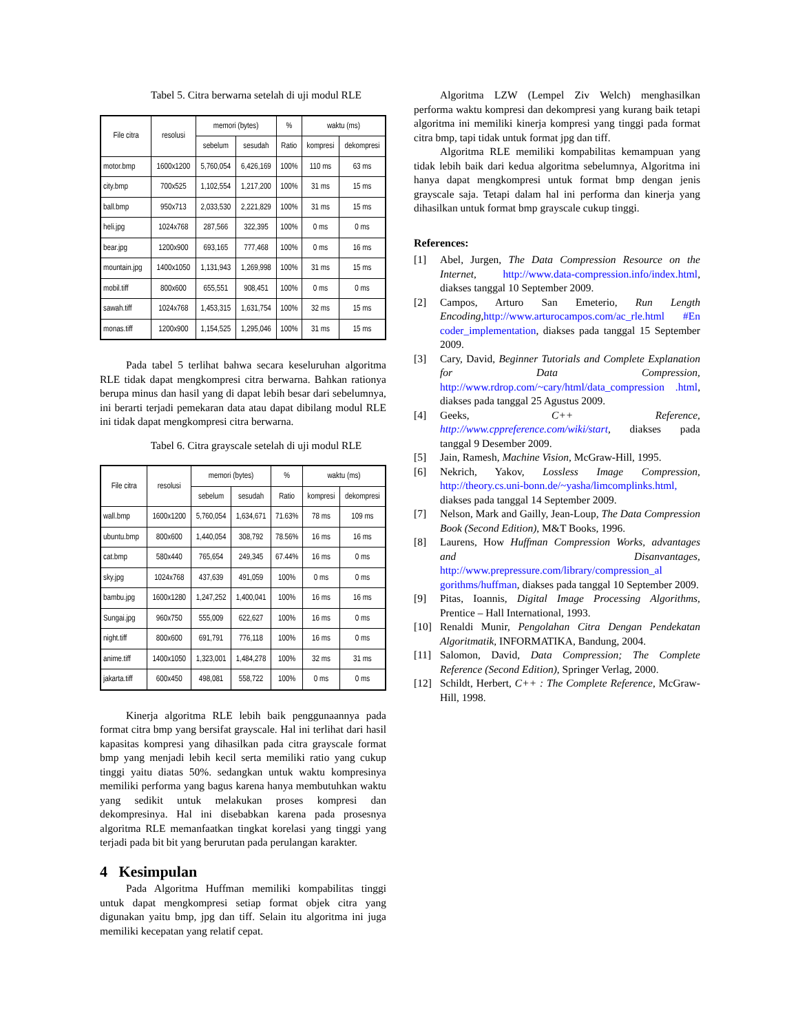Tabel 5. Citra berwarna setelah di uji modul RLE
| File citra | resolusi | memori (bytes) | | % | waktu (ms) | |
| --- | --- | --- | --- | --- | --- | --- |
| | | sebelum | sesudah | Ratio | kompresi | dekompresi |
| motor.bmp | 1600x1200 | 5,760,054 | 6,426,169 | 100% | 110 ms | 63 ms |
| city.bmp | 700x525 | 1,102,554 | 1,217,200 | 100% | 31 ms | 15 ms |
| ball.bmp | 950x713 | 2,033,530 | 2,221,829 | 100% | 31 ms | 15 ms |
| heli.jpg | 1024x768 | 287,566 | 322,395 | 100% | 0 ms | 0 ms |
| bear.jpg | 1200x900 | 693,165 | 777,468 | 100% | 0 ms | 16 ms |
| mountain.jpg | 1400x1050 | 1,131,943 | 1,269,998 | 100% | 31 ms | 15 ms |
| mobil.tiff | 800x600 | 655,551 | 908,451 | 100% | 0 ms | 0 ms |
| sawah.tiff | 1024x768 | 1,453,315 | 1,631,754 | 100% | 32 ms | 15 ms |
| monas.tiff | 1200x900 | 1,154,525 | 1,295,046 | 100% | 31 ms | 15 ms |
Pada tabel 5 terlihat bahwa secara keseluruhan algoritma RLE tidak dapat mengkompresi citra berwarna. Bahkan rationya berupa minus dan hasil yang di dapat lebih besar dari sebelumnya, ini berarti terjadi pemekaran data atau dapat dibilang modul RLE ini tidak dapat mengkompresi citra berwarna.
Tabel 6. Citra grayscale setelah di uji modul RLE
| File citra | resolusi | memori (bytes) | | % | waktu (ms) | |
| --- | --- | --- | --- | --- | --- | --- |
| | | sebelum | sesudah | Ratio | kompresi | dekompresi |
| wall.bmp | 1600x1200 | 5,760,054 | 1,634,671 | 71.63% | 78 ms | 109 ms |
| ubuntu.bmp | 800x600 | 1,440,054 | 308,792 | 78.56% | 16 ms | 16 ms |
| cat.bmp | 580x440 | 765,654 | 249,345 | 67.44% | 16 ms | 0 ms |
| sky.jpg | 1024x768 | 437,639 | 491,059 | 100% | 0 ms | 0 ms |
| bambu.jpg | 1600x1280 | 1,247,252 | 1,400,041 | 100% | 16 ms | 16 ms |
| Sungai.jpg | 960x750 | 555,009 | 622,627 | 100% | 16 ms | 0 ms |
| night.tiff | 800x600 | 691,791 | 776,118 | 100% | 16 ms | 0 ms |
| anime.tiff | 1400x1050 | 1,323,001 | 1,484,278 | 100% | 32 ms | 31 ms |
| jakarta.tiff | 600x450 | 498,081 | 558,722 | 100% | 0 ms | 0 ms |
Kinerja algoritma RLE lebih baik penggunaannya pada format citra bmp yang bersifat grayscale. Hal ini terlihat dari hasil kapasitas kompresi yang dihasilkan pada citra grayscale format bmp yang menjadi lebih kecil serta memiliki ratio yang cukup tinggi yaitu diatas 50%. sedangkan untuk waktu kompresinya memiliki performa yang bagus karena hanya membutuhkan waktu yang sedikit untuk melakukan proses kompresi dan dekompresinya. Hal ini disebabkan karena pada prosesnya algoritma RLE memanfaatkan tingkat korelasi yang tinggi yang terjadi pada bit bit yang berurutan pada perulangan karakter.
4 Kesimpulan
Pada Algoritma Huffman memiliki kompabilitas tinggi untuk dapat mengkompresi setiap format objek citra yang digunakan yaitu bmp, jpg dan tiff. Selain itu algoritma ini juga memiliki kecepatan yang relatif cepat.
Algoritma LZW (Lempel Ziv Welch) menghasilkan performa waktu kompresi dan dekompresi yang kurang baik tetapi algoritma ini memiliki kinerja kompresi yang tinggi pada format citra bmp, tapi tidak untuk format jpg dan tiff.
Algoritma RLE memiliki kompabilitas kemampuan yang tidak lebih baik dari kedua algoritma sebelumnya, Algoritma ini hanya dapat mengkompresi untuk format bmp dengan jenis grayscale saja. Tetapi dalam hal ini performa dan kinerja yang dihasilkan untuk format bmp grayscale cukup tinggi.
References:
[1] Abel, Jurgen, The Data Compression Resource on the Internet, http://www.data-compression.info/index.html, diakses tanggal 10 September 2009.
[2] Campos, Arturo San Emeterio, Run Length Encoding, http://www.arturocampos.com/ac_rle.html #En coder_implementation, diakses pada tanggal 15 September 2009.
[3] Cary, David, Beginner Tutorials and Complete Explanation for Data Compression, http://www.rdrop.com/~cary/html/data_compression .html, diakses pada tanggal 25 Agustus 2009.
[4] Geeks, C++ Reference, http://www.cppreference.com/wiki/start, diakses pada tanggal 9 Desember 2009.
[5] Jain, Ramesh, Machine Vision, McGraw-Hill, 1995.
[6] Nekrich, Yakov, Lossless Image Compression, http://theory.cs.uni-bonn.de/~yasha/limcomplinks.html, diakses pada tanggal 14 September 2009.
[7] Nelson, Mark and Gailly, Jean-Loup, The Data Compression Book (Second Edition), M&T Books, 1996.
[8] Laurens, How Huffman Compression Works, advantages and Disanvantages, http://www.prepressure.com/library/compression_al gorithms/huffman, diakses pada tanggal 10 September 2009.
[9] Pitas, Ioannis, Digital Image Processing Algorithms, Prentice – Hall International, 1993.
[10] Renaldi Munir, Pengolahan Citra Dengan Pendekatan Algoritmatik, INFORMATIKA, Bandung, 2004.
[11] Salomon, David, Data Compression; The Complete Reference (Second Edition), Springer Verlag, 2000.
[12] Schildt, Herbert, C++ : The Complete Reference, McGraw-Hill, 1998.